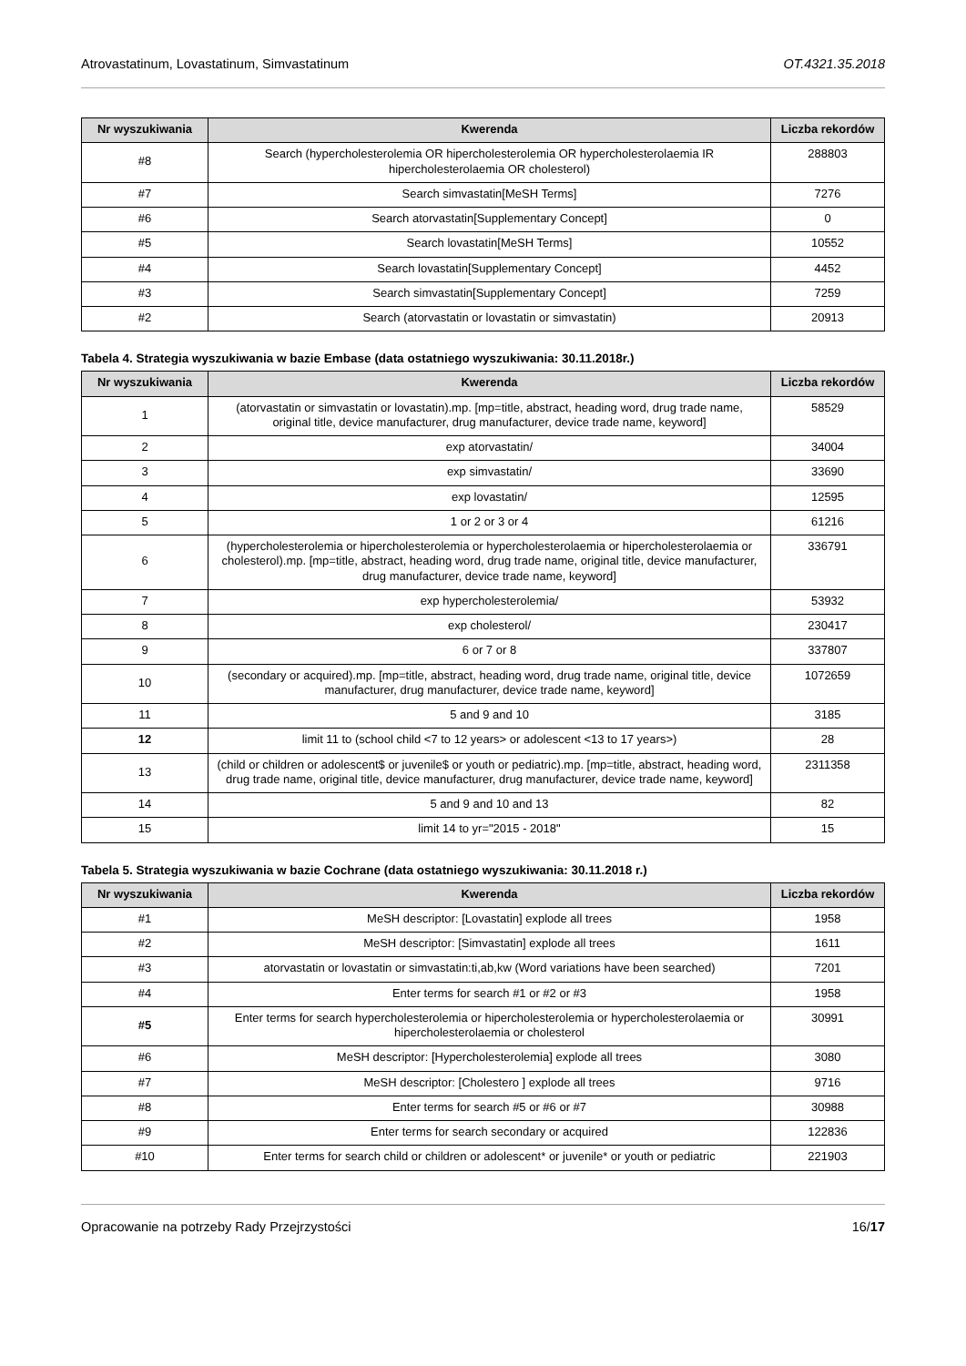Atrovastatinum, Lovastatinum, Simvastatinum OT.4321.35.2018
| Nr wyszukiwania | Kwerenda | Liczba rekordów |
| --- | --- | --- |
| #8 | Search (hypercholesterolemia OR hipercholesterolemia OR hypercholesterolaemia IR hipercholesterolaemia OR cholesterol) | 288803 |
| #7 | Search simvastatin[MeSH Terms] | 7276 |
| #6 | Search atorvastatin[Supplementary Concept] | 0 |
| #5 | Search lovastatin[MeSH Terms] | 10552 |
| #4 | Search lovastatin[Supplementary Concept] | 4452 |
| #3 | Search simvastatin[Supplementary Concept] | 7259 |
| #2 | Search (atorvastatin or lovastatin or simvastatin) | 20913 |
Tabela 4. Strategia wyszukiwania w bazie Embase (data ostatniego wyszukiwania: 30.11.2018r.)
| Nr wyszukiwania | Kwerenda | Liczba rekordów |
| --- | --- | --- |
| 1 | (atorvastatin or simvastatin or lovastatin).mp. [mp=title, abstract, heading word, drug trade name, original title, device manufacturer, drug manufacturer, device trade name, keyword] | 58529 |
| 2 | exp atorvastatin/ | 34004 |
| 3 | exp simvastatin/ | 33690 |
| 4 | exp lovastatin/ | 12595 |
| 5 | 1 or 2 or 3 or 4 | 61216 |
| 6 | (hypercholesterolemia or hipercholesterolemia or hypercholesterolaemia or hipercholesterolaemia or cholesterol).mp. [mp=title, abstract, heading word, drug trade name, original title, device manufacturer, drug manufacturer, device trade name, keyword] | 336791 |
| 7 | exp hypercholesterolemia/ | 53932 |
| 8 | exp cholesterol/ | 230417 |
| 9 | 6 or 7 or 8 | 337807 |
| 10 | (secondary or acquired).mp. [mp=title, abstract, heading word, drug trade name, original title, device manufacturer, drug manufacturer, device trade name, keyword] | 1072659 |
| 11 | 5 and 9 and 10 | 3185 |
| 12 | limit 11 to (school child <7 to 12 years> or adolescent <13 to 17 years>) | 28 |
| 13 | (child or children or adolescent$ or juvenile$ or youth or pediatric).mp. [mp=title, abstract, heading word, drug trade name, original title, device manufacturer, drug manufacturer, device trade name, keyword] | 2311358 |
| 14 | 5 and 9 and 10 and 13 | 82 |
| 15 | limit 14 to yr="2015 - 2018" | 15 |
Tabela 5. Strategia wyszukiwania w bazie Cochrane (data ostatniego wyszukiwania: 30.11.2018 r.)
| Nr wyszukiwania | Kwerenda | Liczba rekordów |
| --- | --- | --- |
| #1 | MeSH descriptor: [Lovastatin] explode all trees | 1958 |
| #2 | MeSH descriptor: [Simvastatin] explode all trees | 1611 |
| #3 | atorvastatin or lovastatin or simvastatin:ti,ab,kw (Word variations have been searched) | 7201 |
| #4 | Enter terms for search #1 or #2 or #3 | 1958 |
| #5 | Enter terms for search hypercholesterolemia or hipercholesterolemia or hypercholesterolaemia or hipercholesterolaemia or cholesterol | 30991 |
| #6 | MeSH descriptor: [Hypercholesterolemia] explode all trees | 3080 |
| #7 | MeSH descriptor: [Cholestero ] explode all trees | 9716 |
| #8 | Enter terms for search #5 or #6 or #7 | 30988 |
| #9 | Enter terms for search secondary or acquired | 122836 |
| #10 | Enter terms for search child or children or adolescent* or juvenile* or youth or pediatric | 221903 |
Opracowanie na potrzeby Rady Przejrzystości 16/17